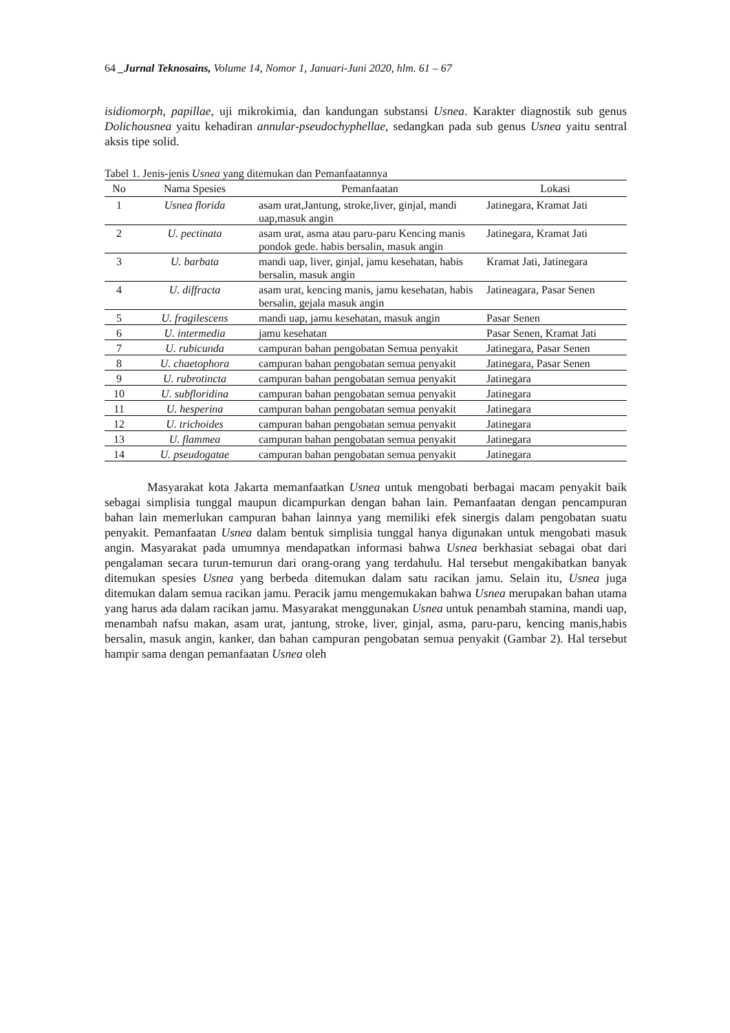64 _Jurnal Teknosains, Volume 14, Nomor 1, Januari-Juni 2020, hlm. 61 – 67
isidiomorph, papillae, uji mikrokimia, dan kandungan substansi Usnea. Karakter diagnostik sub genus Dolichousnea yaitu kehadiran annular-pseudochyphellae, sedangkan pada sub genus Usnea yaitu sentral aksis tipe solid.
Tabel 1. Jenis-jenis Usnea yang ditemukan dan Pemanfaatannya
| No | Nama Spesies | Pemanfaatan | Lokasi |
| --- | --- | --- | --- |
| 1 | Usnea florida | asam urat,Jantung, stroke,liver, ginjal, mandi uap,masuk angin | Jatinegara, Kramat Jati |
| 2 | U. pectinata | asam urat, asma atau paru-paru Kencing manis pondok gede. habis bersalin, masuk angin | Jatinegara, Kramat Jati |
| 3 | U. barbata | mandi uap, liver, ginjal, jamu kesehatan, habis bersalin, masuk angin | Kramat Jati, Jatinegara |
| 4 | U. diffracta | asam urat, kencing manis, jamu kesehatan, habis bersalin, gejala masuk angin | Jatineagara, Pasar Senen |
| 5 | U. fragilescens | mandi uap, jamu kesehatan, masuk angin | Pasar Senen |
| 6 | U. intermedia | jamu kesehatan | Pasar Senen, Kramat Jati |
| 7 | U. rubicunda | campuran bahan pengobatan Semua penyakit | Jatinegara, Pasar Senen |
| 8 | U. chaetophora | campuran bahan pengobatan semua penyakit | Jatinegara, Pasar Senen |
| 9 | U. rubrotincta | campuran bahan pengobatan semua penyakit | Jatinegara |
| 10 | U. subfloridina | campuran bahan pengobatan semua penyakit | Jatinegara |
| 11 | U. hesperina | campuran bahan pengobatan semua penyakit | Jatinegara |
| 12 | U. trichoides | campuran bahan pengobatan semua penyakit | Jatinegara |
| 13 | U. flammea | campuran bahan pengobatan semua penyakit | Jatinegara |
| 14 | U. pseudogatae | campuran bahan pengobatan semua penyakit | Jatinegara |
Masyarakat kota Jakarta memanfaatkan Usnea untuk mengobati berbagai macam penyakit baik sebagai simplisia tunggal maupun dicampurkan dengan bahan lain. Pemanfaatan dengan pencampuran bahan lain memerlukan campuran bahan lainnya yang memiliki efek sinergis dalam pengobatan suatu penyakit. Pemanfaatan Usnea dalam bentuk simplisia tunggal hanya digunakan untuk mengobati masuk angin. Masyarakat pada umumnya mendapatkan informasi bahwa Usnea berkhasiat sebagai obat dari pengalaman secara turun-temurun dari orang-orang yang terdahulu. Hal tersebut mengakibatkan banyak ditemukan spesies Usnea yang berbeda ditemukan dalam satu racikan jamu. Selain itu, Usnea juga ditemukan dalam semua racikan jamu. Peracik jamu mengemukakan bahwa Usnea merupakan bahan utama yang harus ada dalam racikan jamu. Masyarakat menggunakan Usnea untuk penambah stamina, mandi uap, menambah nafsu makan, asam urat, jantung, stroke, liver, ginjal, asma, paru-paru, kencing manis,habis bersalin, masuk angin, kanker, dan bahan campuran pengobatan semua penyakit (Gambar 2). Hal tersebut hampir sama dengan pemanfaatan Usnea oleh